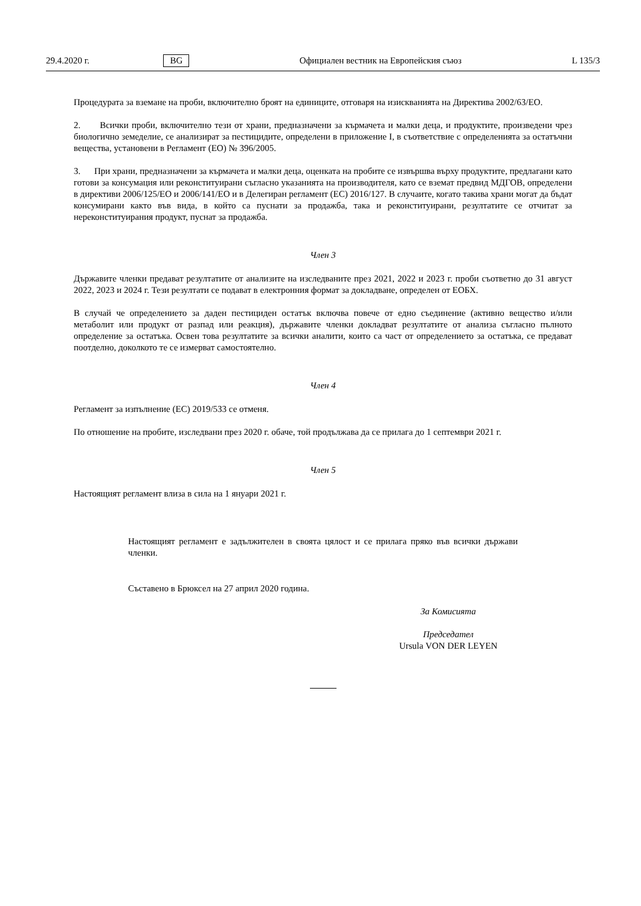29.4.2020 г. BG Официален вестник на Европейския съюз L 135/3
Процедурата за вземане на проби, включително броят на единиците, отговаря на изискванията на Директива 2002/63/ЕО.
2. Всички проби, включително тези от храни, предназначени за кърмачета и малки деца, и продуктите, произведени чрез биологично земеделие, се анализират за пестицидите, определени в приложение I, в съответствие с определенията за остатъчни вещества, установени в Регламент (ЕО) № 396/2005.
3. При храни, предназначени за кърмачета и малки деца, оценката на пробите се извършва върху продуктите, предлагани като готови за консумация или реконституирани съгласно указанията на производителя, като се вземат предвид МДГОВ, определени в директиви 2006/125/ЕО и 2006/141/ЕО и в Делегиран регламент (ЕС) 2016/127. В случаите, когато такива храни могат да бъдат консумирани както във вида, в който са пуснати за продажба, така и реконституирани, резултатите се отчитат за нереконституирания продукт, пуснат за продажба.
Член 3
Държавите членки предават резултатите от анализите на изследваните през 2021, 2022 и 2023 г. проби съответно до 31 август 2022, 2023 и 2024 г. Тези резултати се подават в електронния формат за докладване, определен от ЕОБХ.
В случай че определението за даден пестициден остатък включва повече от едно съединение (активно вещество и/или метаболит или продукт от разпад или реакция), държавите членки докладват резултатите от анализа съгласно пълното определение за остатъка. Освен това резултатите за всички аналити, които са част от определението за остатъка, се предават поотделно, доколкото те се измерват самостоятелно.
Член 4
Регламент за изпълнение (ЕС) 2019/533 се отменя.
По отношение на пробите, изследвани през 2020 г. обаче, той продължава да се прилага до 1 септември 2021 г.
Член 5
Настоящият регламент влиза в сила на 1 януари 2021 г.
Настоящият регламент е задължителен в своята цялост и се прилага пряко във всички държави членки.
Съставено в Брюксел на 27 април 2020 година.
За Комисията
Председател
Ursula VON DER LEYEN